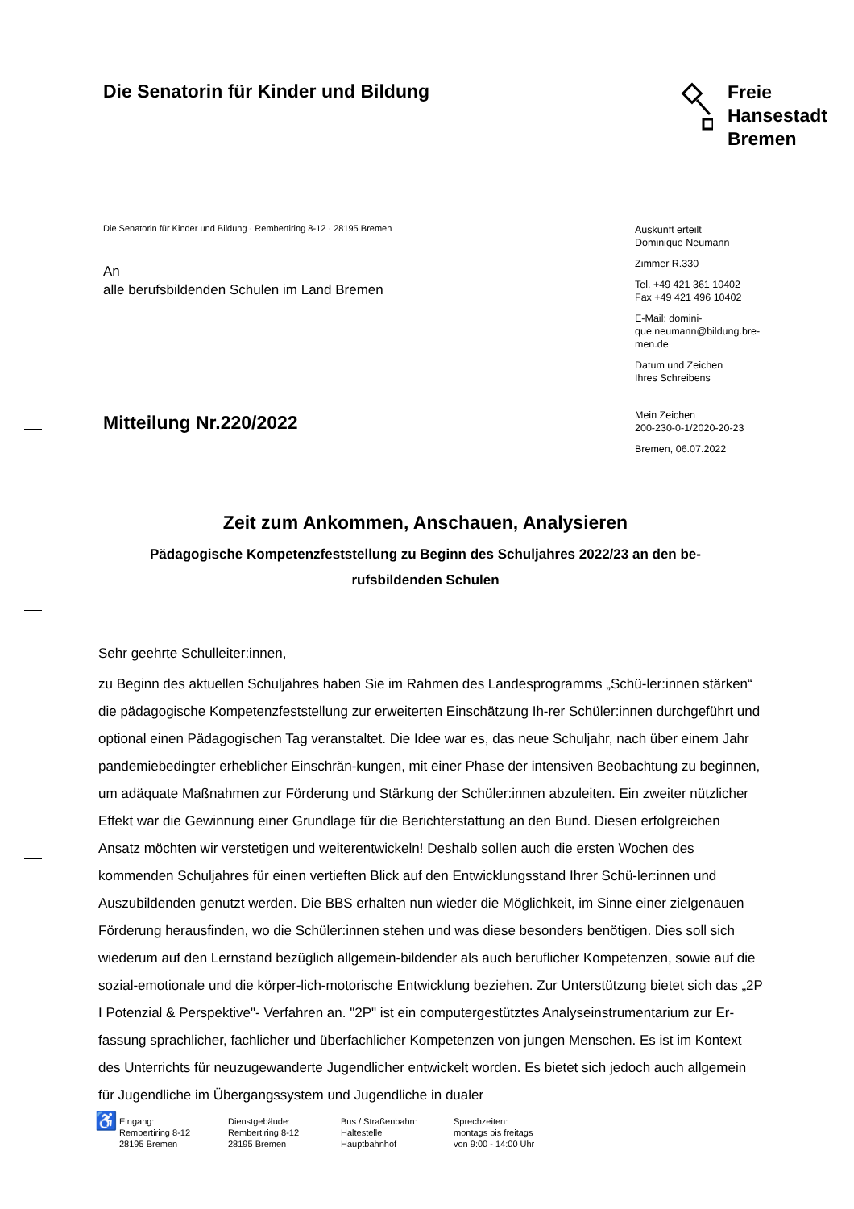Die Senatorin für Kinder und Bildung
Freie
Hansestadt
Bremen
Die Senatorin für Kinder und Bildung · Rembertiring 8-12 · 28195 Bremen
An
alle berufsbildenden Schulen im Land Bremen
Mitteilung Nr.220/2022
Auskunft erteilt
Dominique Neumann
Zimmer R.330
Tel. +49 421 361 10402
Fax +49 421 496 10402
E-Mail: domini-
que.neumann@bildung.bre-
men.de
Datum und Zeichen
Ihres Schreibens
Mein Zeichen
200-230-0-1/2020-20-23
Bremen, 06.07.2022
Zeit zum Ankommen, Anschauen, Analysieren
Pädagogische Kompetenzfeststellung zu Beginn des Schuljahres 2022/23 an den be-
rufsbildenden Schulen
Sehr geehrte Schulleiter:innen,
zu Beginn des aktuellen Schuljahres haben Sie im Rahmen des Landesprogramms „Schü-ler:innen stärken“ die pädagogische Kompetenzfeststellung zur erweiterten Einschätzung Ih-rer Schüler:innen durchgeführt und optional einen Pädagogischen Tag veranstaltet. Die Idee war es, das neue Schuljahr, nach über einem Jahr pandemiebedingter erheblicher Einschrän-kungen, mit einer Phase der intensiven Beobachtung zu beginnen, um adäquate Maßnahmen zur Förderung und Stärkung der Schüler:innen abzuleiten. Ein zweiter nützlicher Effekt war die Gewinnung einer Grundlage für die Berichterstattung an den Bund. Diesen erfolgreichen Ansatz möchten wir verstetigen und weiterentwickeln! Deshalb sollen auch die ersten Wochen des kommenden Schuljahres für einen vertieften Blick auf den Entwicklungsstand Ihrer Schü-ler:innen und Auszubildenden genutzt werden. Die BBS erhalten nun wieder die Möglichkeit, im Sinne einer zielgenauen Förderung herausfinden, wo die Schüler:innen stehen und was diese besonders benötigen. Dies soll sich wiederum auf den Lernstand bezüglich allgemein-bildender als auch beruflicher Kompetenzen, sowie auf die sozial-emotionale und die körper-lich-motorische Entwicklung beziehen. Zur Unterstützung bietet sich das „2P I Potenzial & Perspektive"- Verfahren an. "2P" ist ein computergestütztes Analyseinstrumentarium zur Er-fassung sprachlicher, fachlicher und überfachlicher Kompetenzen von jungen Menschen. Es ist im Kontext des Unterrichts für neuzugewanderte Jugendlicher entwickelt worden. Es bietet sich jedoch auch allgemein für Jugendliche im Übergangssystem und Jugendliche in dualer
♿
Eingang:
Rembertiring 8-12
28195 Bremen
Dienstgebäude:
Rembertiring 8-12
28195 Bremen
Bus / Straßenbahn:
Haltestelle
Hauptbahnhof
Sprechzeiten:
montags bis freitags
von 9:00 - 14:00 Uhr